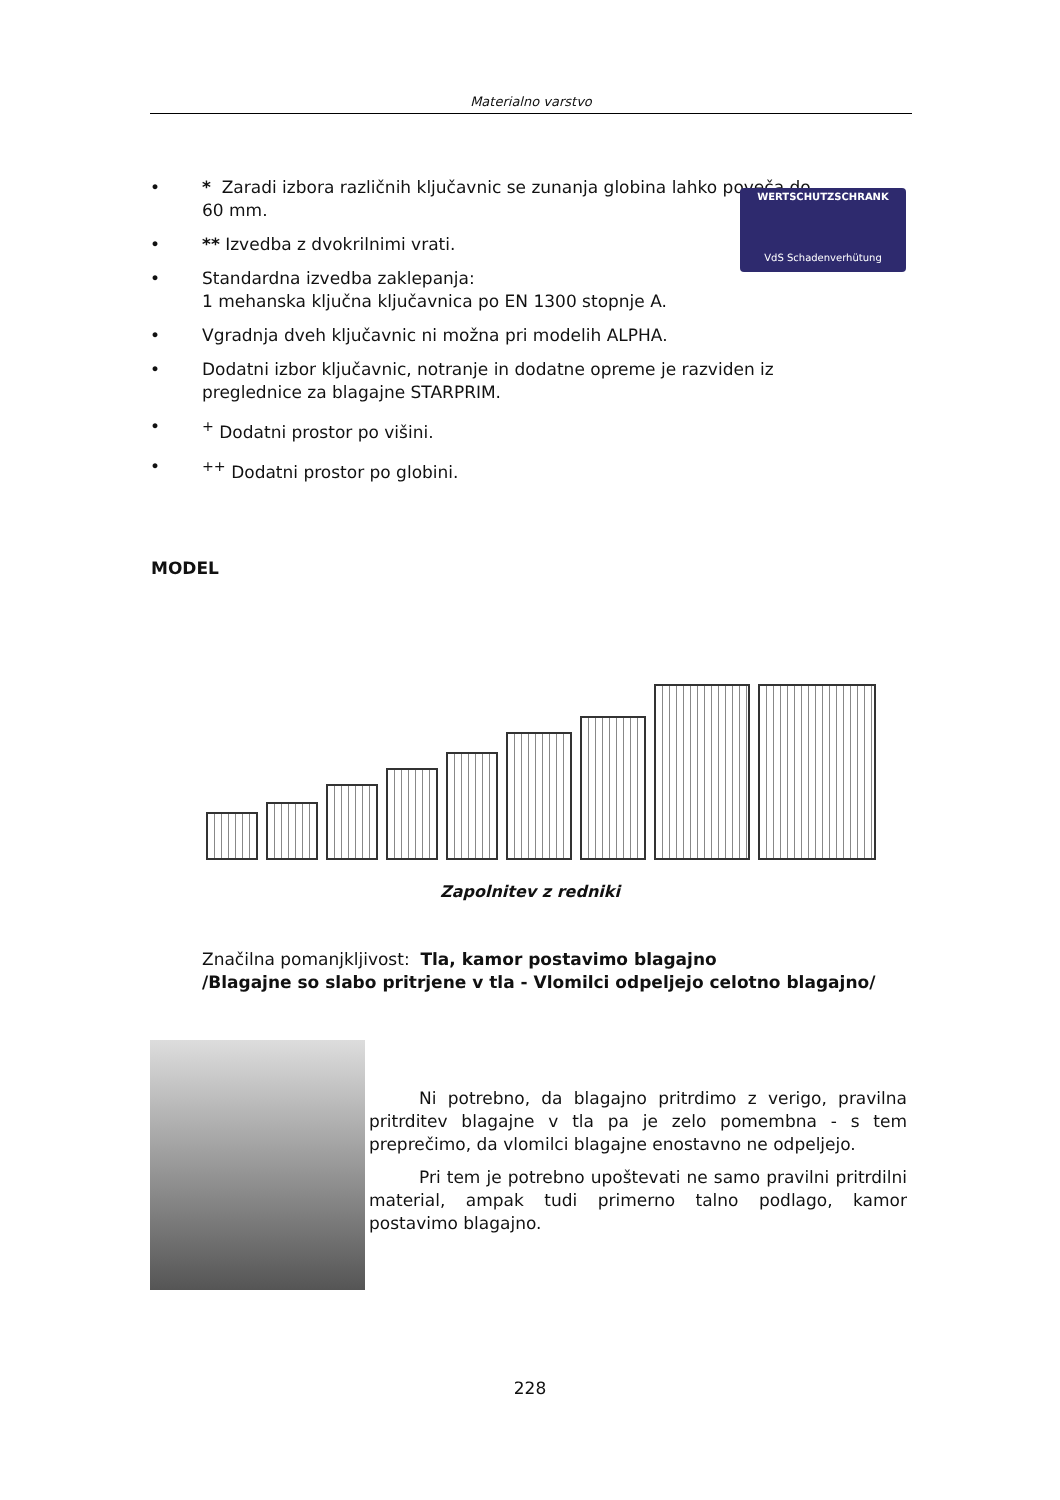Materialno varstvo
• * Zaradi izbora različnih ključavnic se zunanja globina lahko poveča do 60 mm.
• ** Izvedba z dvokrilnimi vrati.
• Standardna izvedba zaklepanja:
1 mehanska ključna ključavnica po EN 1300 stopnje A.
• Vgradnja dveh ključavnic ni možna pri modelih ALPHA.
• Dodatni izbor ključavnic, notranje in dodatne opreme je razviden iz preglednice za blagajne STARPRIM.
•<sup>+</sup> Dodatni prostor po višini.
•<sup>++</sup> Dodatni prostor po globini.
WERTSCHUTZSCHRANK
VdS Schadenverhütung
MODEL
Zapolnitev z redniki
Značilna pomanjkljivost: Tla, kamor postavimo blagajno
/Blagajne so slabo pritrjene v tla - Vlomilci odpeljejo celotno blagajno/
Ni potrebno, da blagajno pritrdimo z verigo, pravilna pritrditev blagajne v tla pa je zelo pomembna - s tem preprečimo, da vlomilci blagajne enostavno ne odpeljejo.
Pri tem je potrebno upoštevati ne samo pravilni pritrdilni material, ampak tudi primerno talno podlago, kamor postavimo blagajno.
228